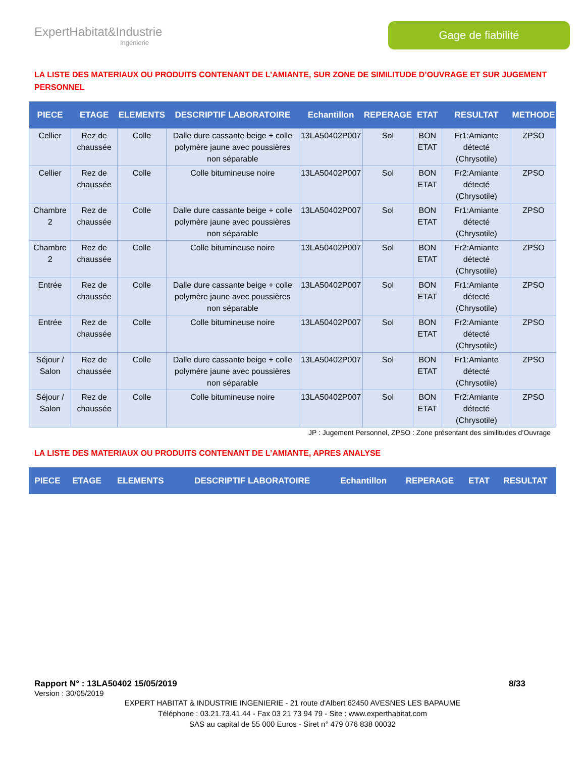ExpertHabitat&Industrie
Ingénierie
Gage de fiabilité
LA LISTE DES MATERIAUX OU PRODUITS CONTENANT DE L’AMIANTE, SUR ZONE DE SIMILITUDE D’OUVRAGE ET SUR JUGEMENT PERSONNEL
| PIECE | ETAGE | ELEMENTS | DESCRIPTIF LABORATOIRE | Echantillon | REPERAGE | ETAT | RESULTAT | METHODE |
| --- | --- | --- | --- | --- | --- | --- | --- | --- |
| Cellier | Rez de chaussée | Colle | Dalle dure cassante beige + colle polymère jaune avec poussières non séparable | 13LA50402P007 | Sol | BON ETAT | Fr1:Amiante détecté (Chrysotile) | ZPSO |
| Cellier | Rez de chaussée | Colle | Colle bitumineuse noire | 13LA50402P007 | Sol | BON ETAT | Fr2:Amiante détecté (Chrysotile) | ZPSO |
| Chambre 2 | Rez de chaussée | Colle | Dalle dure cassante beige + colle polymère jaune avec poussières non séparable | 13LA50402P007 | Sol | BON ETAT | Fr1:Amiante détecté (Chrysotile) | ZPSO |
| Chambre 2 | Rez de chaussée | Colle | Colle bitumineuse noire | 13LA50402P007 | Sol | BON ETAT | Fr2:Amiante détecté (Chrysotile) | ZPSO |
| Entrée | Rez de chaussée | Colle | Dalle dure cassante beige + colle polymère jaune avec poussières non séparable | 13LA50402P007 | Sol | BON ETAT | Fr1:Amiante détecté (Chrysotile) | ZPSO |
| Entrée | Rez de chaussée | Colle | Colle bitumineuse noire | 13LA50402P007 | Sol | BON ETAT | Fr2:Amiante détecté (Chrysotile) | ZPSO |
| Séjour / Salon | Rez de chaussée | Colle | Dalle dure cassante beige + colle polymère jaune avec poussières non séparable | 13LA50402P007 | Sol | BON ETAT | Fr1:Amiante détecté (Chrysotile) | ZPSO |
| Séjour / Salon | Rez de chaussée | Colle | Colle bitumineuse noire | 13LA50402P007 | Sol | BON ETAT | Fr2:Amiante détecté (Chrysotile) | ZPSO |
JP : Jugement Personnel, ZPSO : Zone présentant des similitudes d’Ouvrage
LA LISTE DES MATERIAUX OU PRODUITS CONTENANT DE L’AMIANTE, APRES ANALYSE
| PIECE | ETAGE | ELEMENTS | DESCRIPTIF LABORATOIRE | Echantillon | REPERAGE | ETAT | RESULTAT |
| --- | --- | --- | --- | --- | --- | --- | --- |
Rapport N° : 13LA50402 15/05/2019 8/33
Version : 30/05/2019
EXPERT HABITAT & INDUSTRIE INGENIERIE - 21 route d'Albert 62450 AVESNES LES BAPAUME
Téléphone : 03.21.73.41.44 - Fax 03 21 73 94 79 - Site : www.experthabitat.com
SAS au capital de 55 000 Euros - Siret n° 479 076 838 00032